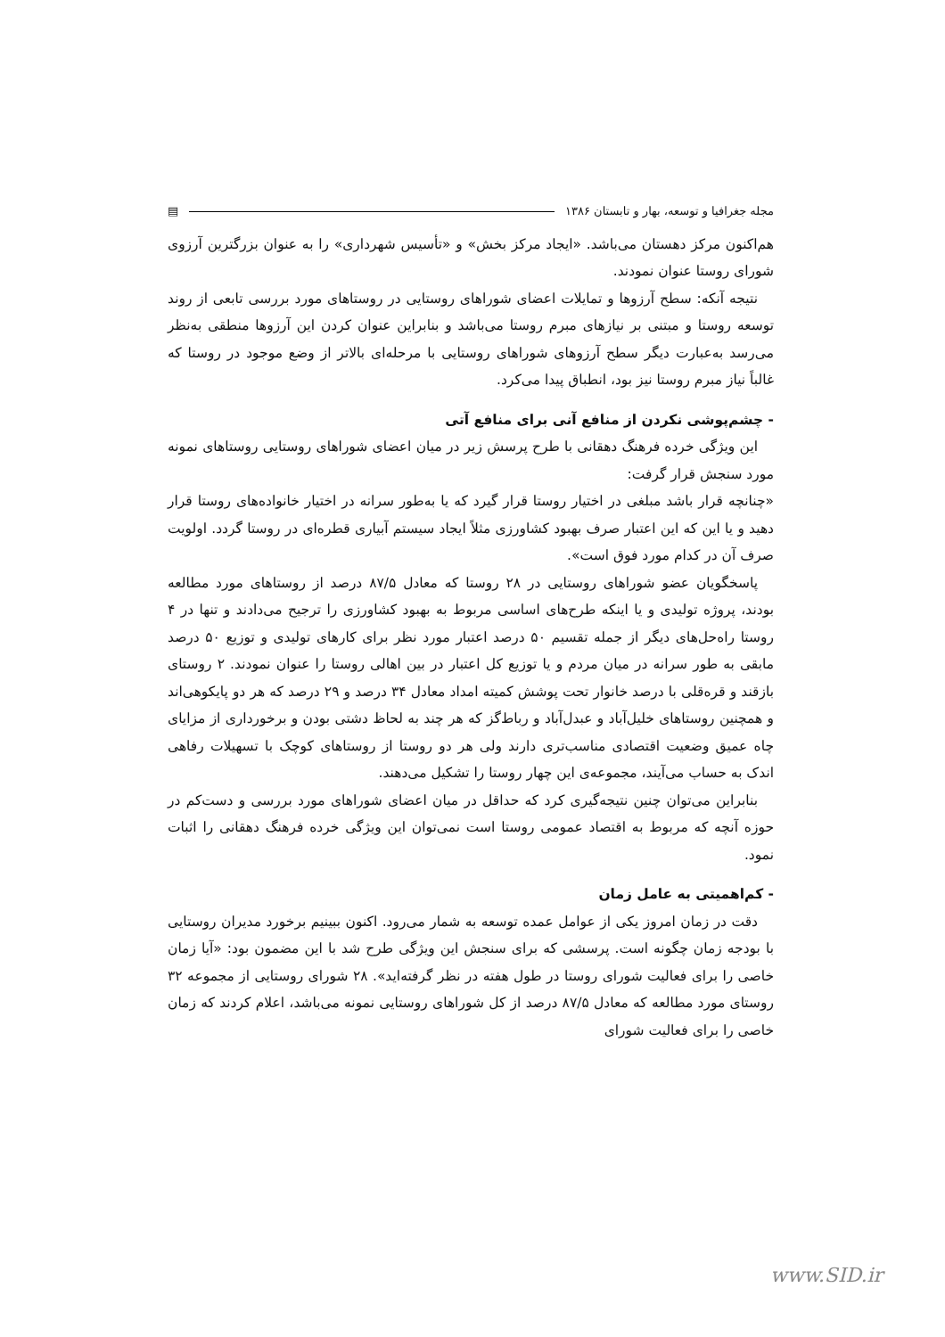مجله جغرافیا و توسعه، بهار و تابستان ۱۳۸۶ ▤
هم‌اکنون مرکز دهستان می‌باشد. «ایجاد مرکز بخش» و «تأسیس شهرداری» را به عنوان بزرگترین آرزوی شورای روستا عنوان نمودند.
نتیجه آنکه: سطح آرزوها و تمایلات اعضای شوراهای روستایی در روستاهای مورد بررسی تابعی از روند توسعه روستا و مبتنی بر نیازهای مبرم روستا می‌باشد و بنابراین عنوان کردن این آرزوها منطقی به‌نظر می‌رسد به‌عبارت دیگر سطح آرزوهای شوراهای روستایی با مرحله‌ای بالاتر از وضع موجود در روستا که غالباً نیاز مبرم روستا نیز بود، انطباق پیدا می‌کرد.
- چشم‌پوشی نکردن از منافع آنی برای منافع آتی
این ویژگی خرده فرهنگ دهقانی با طرح پرسش زیر در میان اعضای شوراهای روستایی روستاهای نمونه مورد سنجش قرار گرفت:
«چنانچه قرار باشد مبلغی در اختیار روستا قرار گیرد که یا به‌طور سرانه در اختیار خانواده‌های روستا قرار دهید و یا این که این اعتبار صرف بهبود کشاورزی مثلاً ایجاد سیستم آبیاری قطره‌ای در روستا گردد. اولویت صرف آن در کدام مورد فوق است».
پاسخگویان عضو شوراهای روستایی در ۲۸ روستا که معادل ۸۷/۵ درصد از روستاهای مورد مطالعه بودند، پروژه تولیدی و یا اینکه طرح‌های اساسی مربوط به بهبود کشاورزی را ترجیح می‌دادند و تنها در ۴ روستا راه‌حل‌های دیگر از جمله تقسیم ۵۰ درصد اعتبار مورد نظر برای کارهای تولیدی و توزیع ۵۰ درصد مابقی به طور سرانه در میان مردم و یا توزیع کل اعتبار در بین اهالی روستا را عنوان نمودند. ۲ روستای بازقند و قره‌قلی با درصد خانوار تحت پوشش کمیته امداد معادل ۳۴ درصد و ۲۹ درصد که هر دو پایکوهی‌اند و همچنین روستاهای خلیل‌آباد و عبدل‌آباد و رباط‌گز که هر چند به لحاظ دشتی بودن و برخورداری از مزایای چاه عمیق وضعیت اقتصادی مناسب‌تری دارند ولی هر دو روستا از روستاهای کوچک با تسهیلات رفاهی اندک به حساب می‌آیند، مجموعه‌ی این چهار روستا را تشکیل می‌دهند.
بنابراین می‌توان چنین نتیجه‌گیری کرد که حداقل در میان اعضای شوراهای مورد بررسی و دست‌کم در حوزه آنچه که مربوط به اقتصاد عمومی روستا است نمی‌توان این ویژگی خرده فرهنگ دهقانی را اثبات نمود.
- کم‌اهمیتی به عامل زمان
دقت در زمان امروز یکی از عوامل عمده توسعه به شمار می‌رود. اکنون ببینیم برخورد مدیران روستایی با بودجه زمان چگونه است. پرسشی که برای سنجش این ویژگی طرح شد با این مضمون بود: «آیا زمان خاصی را برای فعالیت شورای روستا در طول هفته در نظر گرفته‌اید». ۲۸ شورای روستایی از مجموعه ۳۲ روستای مورد مطالعه که معادل ۸۷/۵ درصد از کل شوراهای روستایی نمونه می‌باشد، اعلام کردند که زمان خاصی را برای فعالیت شورای
www.SID.ir